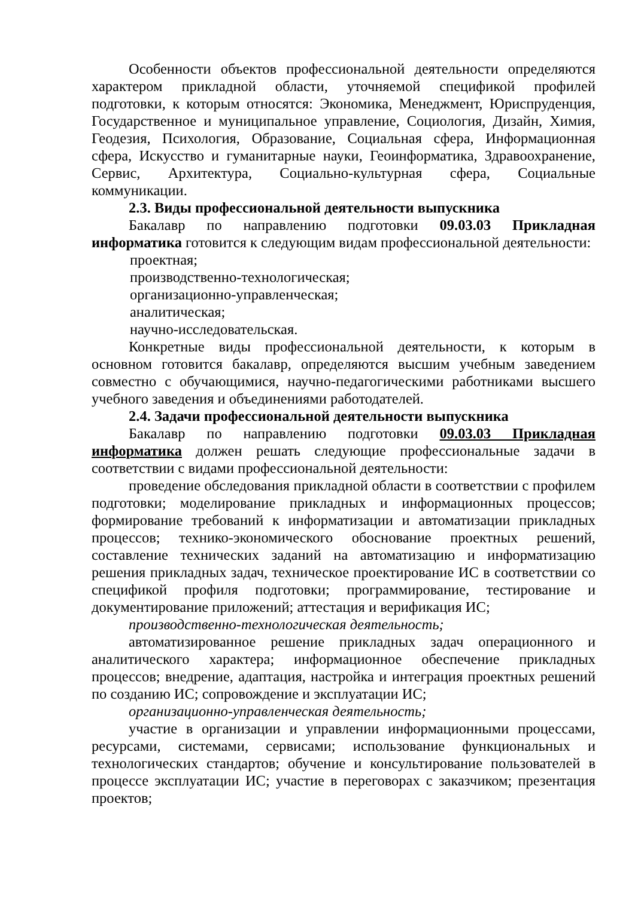Особенности объектов профессиональной деятельности определяются характером прикладной области, уточняемой спецификой профилей подготовки, к которым относятся: Экономика, Менеджмент, Юриспруденция, Государственное и муниципальное управление, Социология, Дизайн, Химия, Геодезия, Психология, Образование, Социальная сфера, Информационная сфера, Искусство и гуманитарные науки, Геоинформатика, Здравоохранение, Сервис, Архитектура, Социально-культурная сфера, Социальные коммуникации.
2.3. Виды профессиональной деятельности выпускника
Бакалавр по направлению подготовки 09.03.03 Прикладная информатика готовится к следующим видам профессиональной деятельности:
проектная;
производственно-технологическая;
организационно-управленческая;
аналитическая;
научно-исследовательская.
Конкретные виды профессиональной деятельности, к которым в основном готовится бакалавр, определяются высшим учебным заведением совместно с обучающимися, научно-педагогическими работниками высшего учебного заведения и объединениями работодателей.
2.4. Задачи профессиональной деятельности выпускника
Бакалавр по направлению подготовки 09.03.03 Прикладная информатика должен решать следующие профессиональные задачи в соответствии с видами профессиональной деятельности:
проведение обследования прикладной области в соответствии с профилем подготовки; моделирование прикладных и информационных процессов; формирование требований к информатизации и автоматизации прикладных процессов; технико-экономического обоснование проектных решений, составление технических заданий на автоматизацию и информатизацию решения прикладных задач, техническое проектирование ИС в соответствии со спецификой профиля подготовки; программирование, тестирование и документирование приложений; аттестация и верификация ИС;
производственно-технологическая деятельность;
автоматизированное решение прикладных задач операционного и аналитического характера; информационное обеспечение прикладных процессов; внедрение, адаптация, настройка и интеграция проектных решений по созданию ИС; сопровождение и эксплуатации ИС;
организационно-управленческая деятельность;
участие в организации и управлении информационными процессами, ресурсами, системами, сервисами; использование функциональных и технологических стандартов; обучение и консультирование пользователей в процессе эксплуатации ИС; участие в переговорах с заказчиком; презентация проектов;